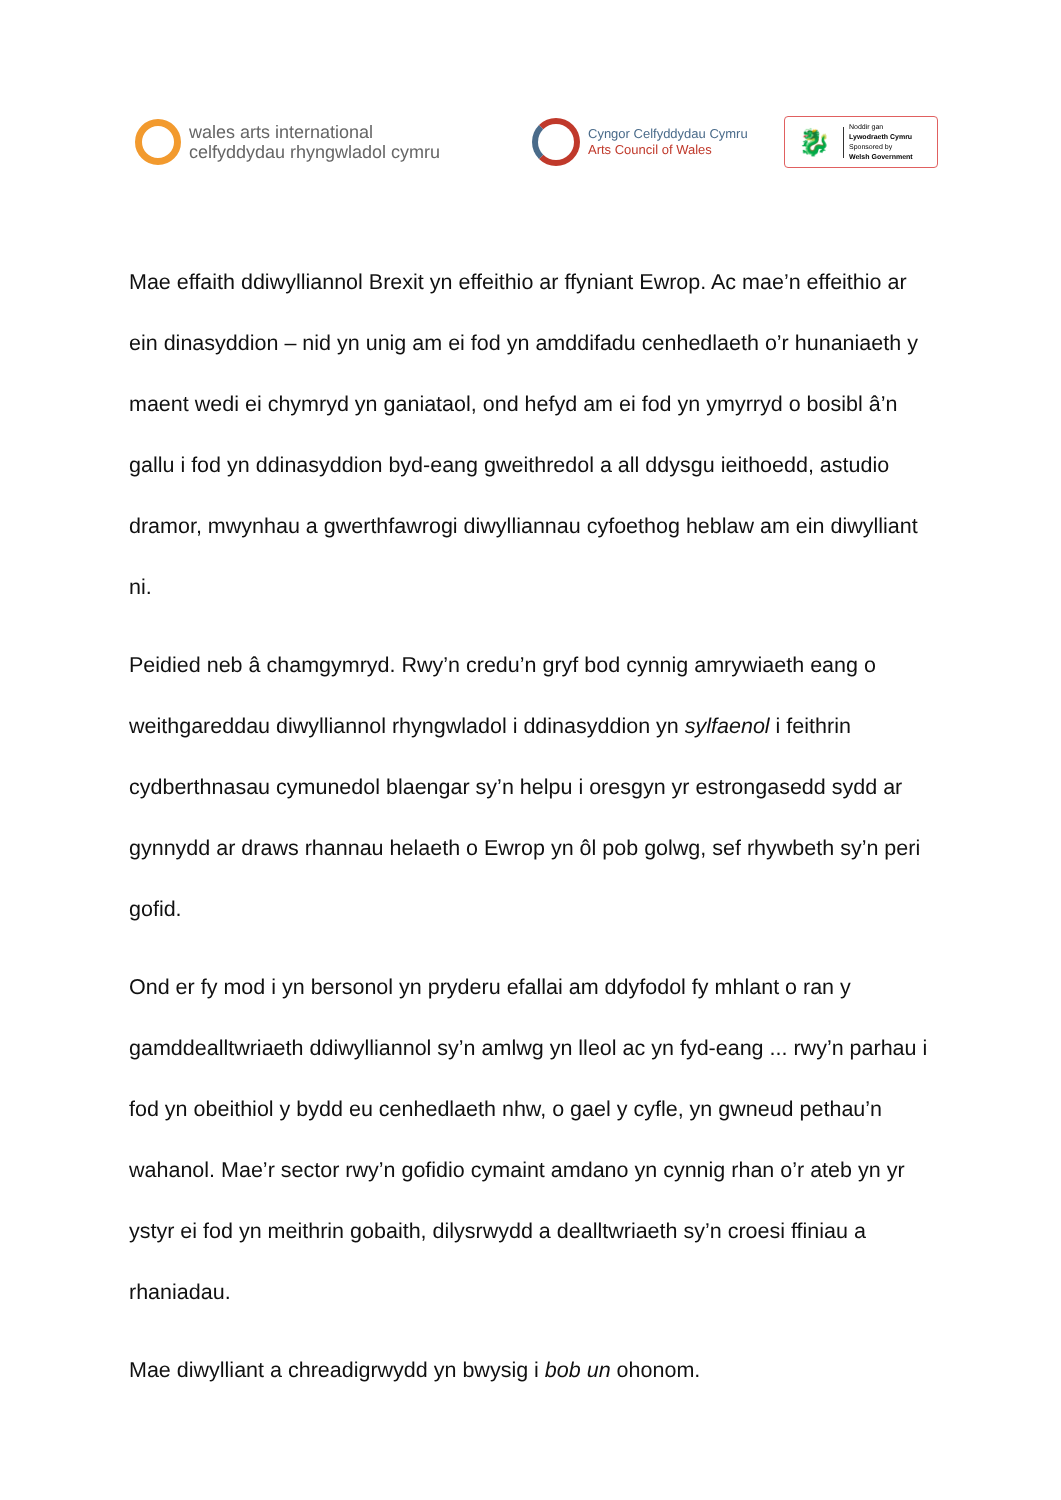wales arts international
celfyddydau rhyngwladol cymru
Cyngor Celfyddydau Cymru
Arts Council of Wales
🐉
Noddir gan
Lywodraeth Cymru
Sponsored by
Welsh Government
Mae effaith ddiwylliannol Brexit yn effeithio ar ffyniant Ewrop. Ac mae’n effeithio ar ein dinasyddion – nid yn unig am ei fod yn amddifadu cenhedlaeth o’r hunaniaeth y maent wedi ei chymryd yn ganiataol, ond hefyd am ei fod yn ymyrryd o bosibl â’n gallu i fod yn ddinasyddion byd-eang gweithredol a all ddysgu ieithoedd, astudio dramor, mwynhau a gwerthfawrogi diwylliannau cyfoethog heblaw am ein diwylliant ni.
Peidied neb â chamgymryd. Rwy’n credu’n gryf bod cynnig amrywiaeth eang o weithgareddau diwylliannol rhyngwladol i ddinasyddion yn sylfaenol i feithrin cydberthnasau cymunedol blaengar sy’n helpu i oresgyn yr estrongasedd sydd ar gynnydd ar draws rhannau helaeth o Ewrop yn ôl pob golwg, sef rhywbeth sy’n peri gofid.
Ond er fy mod i yn bersonol yn pryderu efallai am ddyfodol fy mhlant o ran y gamddealltwriaeth ddiwylliannol sy’n amlwg yn lleol ac yn fyd-eang ... rwy’n parhau i fod yn obeithiol y bydd eu cenhedlaeth nhw, o gael y cyfle, yn gwneud pethau’n wahanol. Mae’r sector rwy’n gofidio cymaint amdano yn cynnig rhan o’r ateb yn yr ystyr ei fod yn meithrin gobaith, dilysrwydd a dealltwriaeth sy’n croesi ffiniau a rhaniadau.
Mae diwylliant a chreadigrwydd yn bwysig i bob un ohonom.